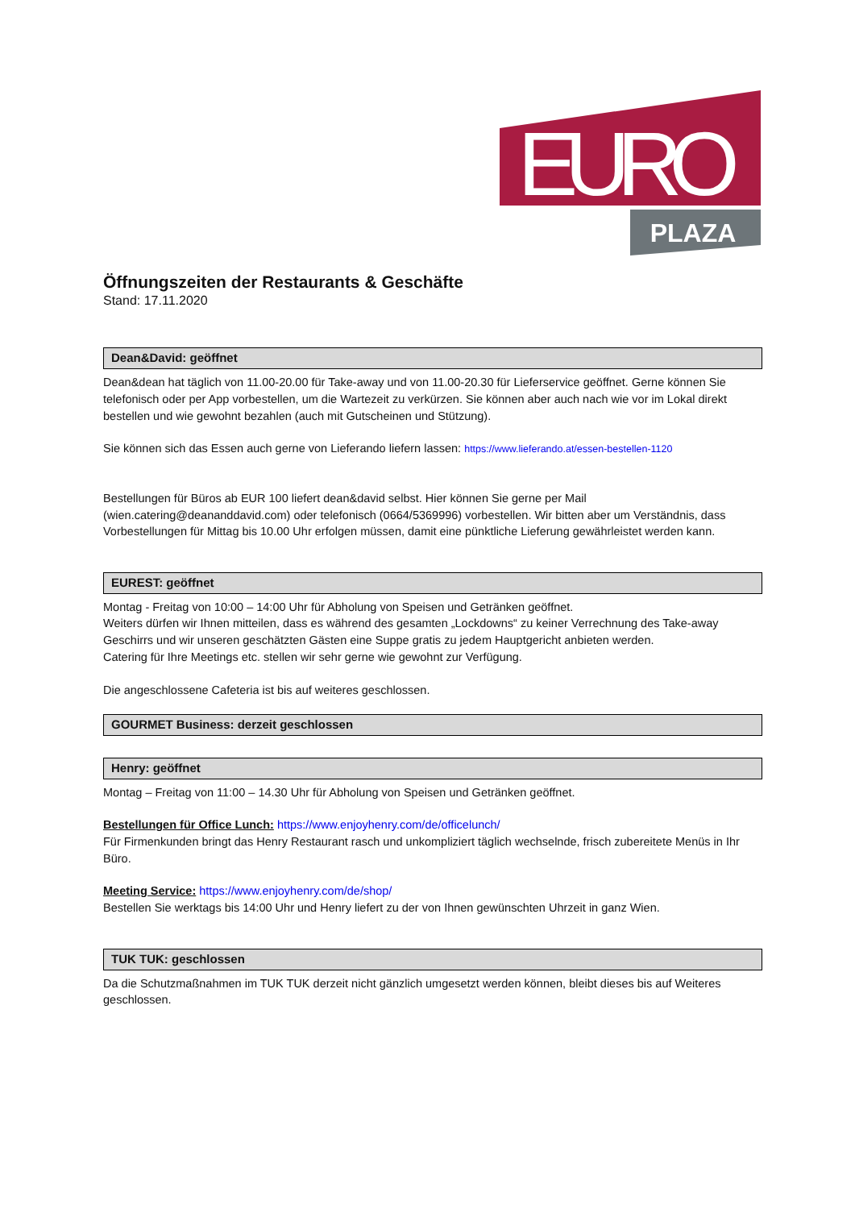EURO
PLAZA
Öffnungszeiten der Restaurants & Geschäfte
Stand: 17.11.2020
Dean&David: geöffnet
Dean&dean hat täglich von 11.00-20.00 für Take-away und von 11.00-20.30 für Lieferservice geöffnet. Gerne können Sie telefonisch oder per App vorbestellen, um die Wartezeit zu verkürzen. Sie können aber auch nach wie vor im Lokal direkt bestellen und wie gewohnt bezahlen (auch mit Gutscheinen und Stützung).
Sie können sich das Essen auch gerne von Lieferando liefern lassen: https://www.lieferando.at/essen-bestellen-1120
Bestellungen für Büros ab EUR 100 liefert dean&david selbst. Hier können Sie gerne per Mail (wien.catering@deananddavid.com) oder telefonisch (0664/5369996) vorbestellen. Wir bitten aber um Verständnis, dass Vorbestellungen für Mittag bis 10.00 Uhr erfolgen müssen, damit eine pünktliche Lieferung gewährleistet werden kann.
EUREST: geöffnet
Montag - Freitag von 10:00 – 14:00 Uhr für Abholung von Speisen und Getränken geöffnet.
Weiters dürfen wir Ihnen mitteilen, dass es während des gesamten „Lockdowns“ zu keiner Verrechnung des Take-away Geschirrs und wir unseren geschätzten Gästen eine Suppe gratis zu jedem Hauptgericht anbieten werden.
Catering für Ihre Meetings etc. stellen wir sehr gerne wie gewohnt zur Verfügung.
Die angeschlossene Cafeteria ist bis auf weiteres geschlossen.
GOURMET Business: derzeit geschlossen
Henry: geöffnet
Montag – Freitag von 11:00 – 14.30 Uhr für Abholung von Speisen und Getränken geöffnet.
Bestellungen für Office Lunch: https://www.enjoyhenry.com/de/officelunch/
Für Firmenkunden bringt das Henry Restaurant rasch und unkompliziert täglich wechselnde, frisch zubereitete Menüs in Ihr Büro.
Meeting Service: https://www.enjoyhenry.com/de/shop/
Bestellen Sie werktags bis 14:00 Uhr und Henry liefert zu der von Ihnen gewünschten Uhrzeit in ganz Wien.
TUK TUK: geschlossen
Da die Schutzmaßnahmen im TUK TUK derzeit nicht gänzlich umgesetzt werden können, bleibt dieses bis auf Weiteres geschlossen.